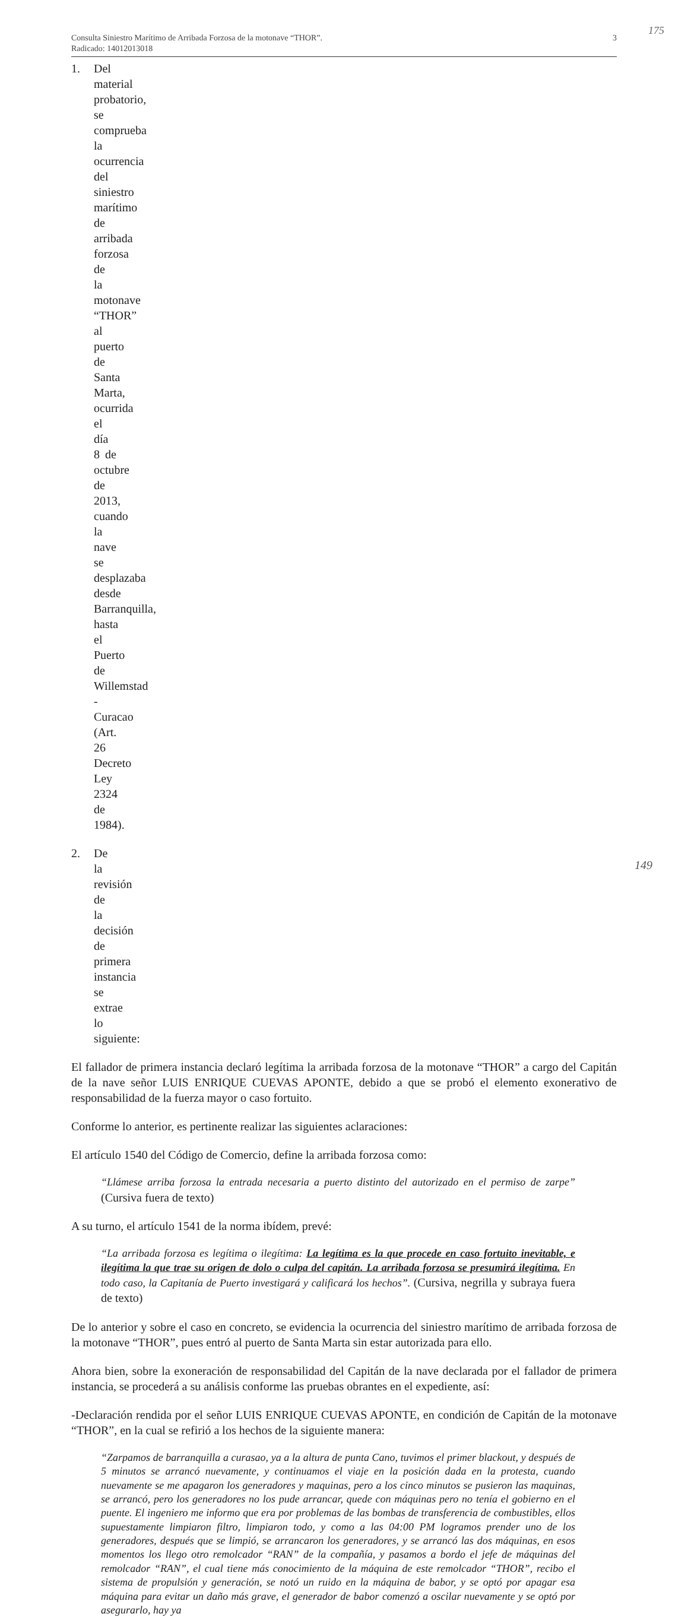175
Consulta Siniestro Marítimo de Arribada Forzosa de la motonave “THOR”.
Radicado: 14012013018
3
1. Del material probatorio, se comprueba la ocurrencia del siniestro marítimo de arribada forzosa de la motonave “THOR” al puerto de Santa Marta, ocurrida el día 8 de octubre de 2013, cuando la nave se desplazaba desde Barranquilla, hasta el Puerto de Willemstad - Curacao (Art. 26 Decreto Ley 2324 de 1984).
2. De la revisión de la decisión de primera instancia se extrae lo siguiente:
El fallador de primera instancia declaró legítima la arribada forzosa de la motonave “THOR” a cargo del Capitán de la nave señor LUIS ENRIQUE CUEVAS APONTE, debido a que se probó el elemento exonerativo de responsabilidad de la fuerza mayor o caso fortuito.
Conforme lo anterior, es pertinente realizar las siguientes aclaraciones:
El artículo 1540 del Código de Comercio, define la arribada forzosa como:
“Llámese arriba forzosa la entrada necesaria a puerto distinto del autorizado en el permiso de zarpe” (Cursiva fuera de texto)
A su turno, el artículo 1541 de la norma ibídem, prevé:
“La arribada forzosa es legítima o ilegítima: La legítima es la que procede en caso fortuito inevitable, e ilegítima la que trae su origen de dolo o culpa del capitán. La arribada forzosa se presumirá ilegítima. En todo caso, la Capitanía de Puerto investigará y calificará los hechos”. (Cursiva, negrilla y subraya fuera de texto)
De lo anterior y sobre el caso en concreto, se evidencia la ocurrencia del siniestro marítimo de arribada forzosa de la motonave “THOR”, pues entró al puerto de Santa Marta sin estar autorizada para ello.
Ahora bien, sobre la exoneración de responsabilidad del Capitán de la nave declarada por el fallador de primera instancia, se procederá a su análisis conforme las pruebas obrantes en el expediente, así:
-Declaración rendida por el señor LUIS ENRIQUE CUEVAS APONTE, en condición de Capitán de la motonave “THOR”, en la cual se refirió a los hechos de la siguiente manera:
“Zarpamos de barranquilla a curasao, ya a la altura de punta Cano, tuvimos el primer blackout, y después de 5 minutos se arrancó nuevamente, y continuamos el viaje en la posición dada en la protesta, cuando nuevamente se me apagaron los generadores y maquinas, pero a los cinco minutos se pusieron las maquinas, se arrancó, pero los generadores no los pude arrancar, quede con máquinas pero no tenía el gobierno en el puente. El ingeniero me informo que era por problemas de las bombas de transferencia de combustibles, ellos supuestamente limpiaron filtro, limpiaron todo, y como a las 04:00 PM logramos prender uno de los generadores, después que se limpió, se arrancaron los generadores, y se arrancó las dos máquinas, en esos momentos los llego otro remolcador “RAN” de la compañía, y pasamos a bordo el jefe de máquinas del remolcador “RAN”, el cual tiene más conocimiento de la máquina de este remolcador “THOR”, recibo el sistema de propulsión y generación, se notó un ruido en la máquina de babor, y se optó por apagar esa máquina para evitar un daño más grave, el generador de babor comenzó a oscilar nuevamente y se optó por asegurarlo, hay ya
149